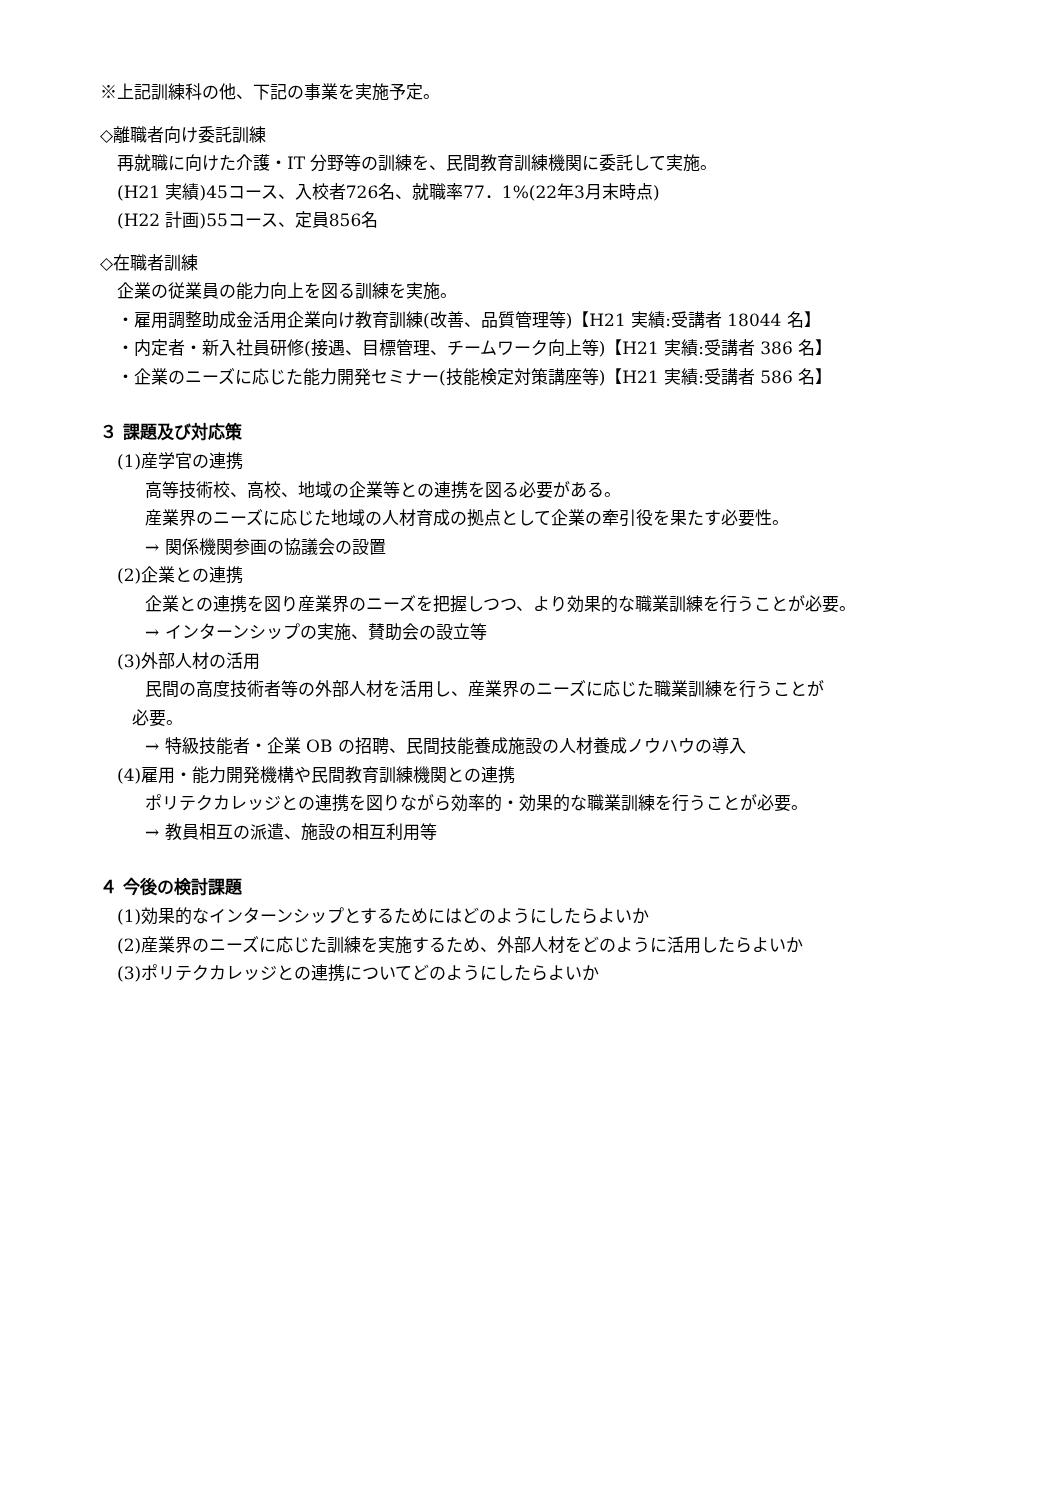※上記訓練科の他、下記の事業を実施予定。
◇離職者向け委託訓練
再就職に向けた介護・IT 分野等の訓練を、民間教育訓練機関に委託して実施。
(H21 実績)45コース、入校者726名、就職率77．1%(22年3月末時点)
(H22 計画)55コース、定員856名
◇在職者訓練
企業の従業員の能力向上を図る訓練を実施。
・雇用調整助成金活用企業向け教育訓練(改善、品質管理等)【H21 実績:受講者 18044 名】
・内定者・新入社員研修(接遇、目標管理、チームワーク向上等)【H21 実績:受講者 386 名】
・企業のニーズに応じた能力開発セミナー(技能検定対策講座等)【H21 実績:受講者 586 名】
３ 課題及び対応策
(1)産学官の連携
高等技術校、高校、地域の企業等との連携を図る必要がある。
産業界のニーズに応じた地域の人材育成の拠点として企業の牽引役を果たす必要性。
→ 関係機関参画の協議会の設置
(2)企業との連携
企業との連携を図り産業界のニーズを把握しつつ、より効果的な職業訓練を行うことが必要。
→ インターンシップの実施、賛助会の設立等
(3)外部人材の活用
民間の高度技術者等の外部人材を活用し、産業界のニーズに応じた職業訓練を行うことが
必要。
→ 特級技能者・企業 OB の招聘、民間技能養成施設の人材養成ノウハウの導入
(4)雇用・能力開発機構や民間教育訓練機関との連携
ポリテクカレッジとの連携を図りながら効率的・効果的な職業訓練を行うことが必要。
→ 教員相互の派遣、施設の相互利用等
４ 今後の検討課題
(1)効果的なインターンシップとするためにはどのようにしたらよいか
(2)産業界のニーズに応じた訓練を実施するため、外部人材をどのように活用したらよいか
(3)ポリテクカレッジとの連携についてどのようにしたらよいか